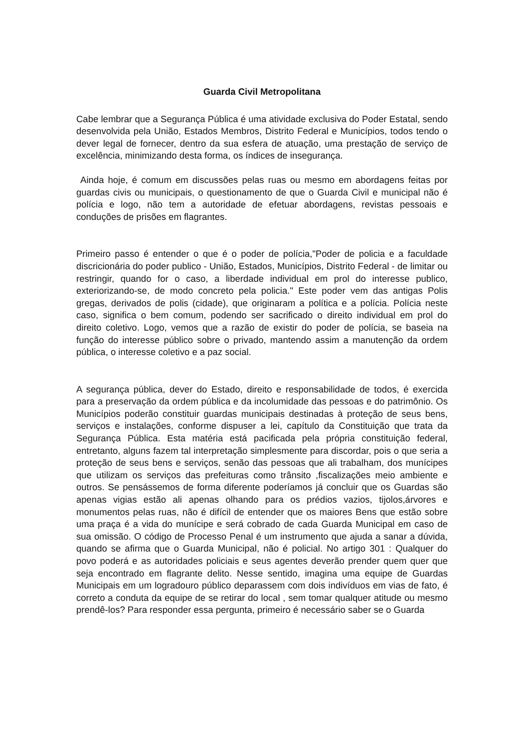Guarda Civil Metropolitana
Cabe lembrar que a Segurança Pública é uma atividade exclusiva do Poder Estatal, sendo desenvolvida pela União, Estados Membros, Distrito Federal e Municípios, todos tendo o dever legal de fornecer, dentro da sua esfera de atuação, uma prestação de serviço de excelência, minimizando desta forma, os índices de insegurança.
Ainda hoje, é comum em discussões pelas ruas ou mesmo em abordagens feitas por guardas civis ou municipais, o questionamento de que o Guarda Civil e municipal não é polícia e logo, não tem a autoridade de efetuar abordagens, revistas pessoais e conduções de prisões em flagrantes.
Primeiro passo é entender o que é o poder de polícia,"Poder de policia e a faculdade discricionária do poder publico - União, Estados, Municípios, Distrito Federal - de limitar ou restringir, quando for o caso, a liberdade individual em prol do interesse publico, exteriorizando-se, de modo concreto pela policia." Este poder vem das antigas Polis gregas, derivados de polis (cidade), que originaram a política e a polícia. Polícia neste caso, significa o bem comum, podendo ser sacrificado o direito individual em prol do direito coletivo. Logo, vemos que a razão de existir do poder de polícia, se baseia na função do interesse público sobre o privado, mantendo assim a manutenção da ordem pública, o interesse coletivo e a paz social.
A segurança pública, dever do Estado, direito e responsabilidade de todos, é exercida para a preservação da ordem pública e da incolumidade das pessoas e do patrimônio. Os Municípios poderão constituir guardas municipais destinadas à proteção de seus bens, serviços e instalações, conforme dispuser a lei, capítulo da Constituição que trata da Segurança Pública. Esta matéria está pacificada pela própria constituição federal, entretanto, alguns fazem tal interpretação simplesmente para discordar, pois o que seria a proteção de seus bens e serviços, senão das pessoas que ali trabalham, dos munícipes que utilizam os serviços das prefeituras como trânsito ,fiscalizações meio ambiente e outros. Se pensássemos de forma diferente poderíamos já concluir que os Guardas são apenas vigias estão ali apenas olhando para os prédios vazios, tijolos,árvores e monumentos pelas ruas, não é difícil de entender que os maiores Bens que estão sobre uma praça é a vida do munícipe e será cobrado de cada Guarda Municipal em caso de sua omissão. O código de Processo Penal é um instrumento que ajuda a sanar a dúvida, quando se afirma que o Guarda Municipal, não é policial. No artigo 301 : Qualquer do povo poderá e as autoridades policiais e seus agentes deverão prender quem quer que seja encontrado em flagrante delito. Nesse sentido, imagina uma equipe de Guardas Municipais em um logradouro público deparassem com dois indivíduos em vias de fato, é correto a conduta da equipe de se retirar do local , sem tomar qualquer atitude ou mesmo prendê-los? Para responder essa pergunta, primeiro é necessário saber se o Guarda